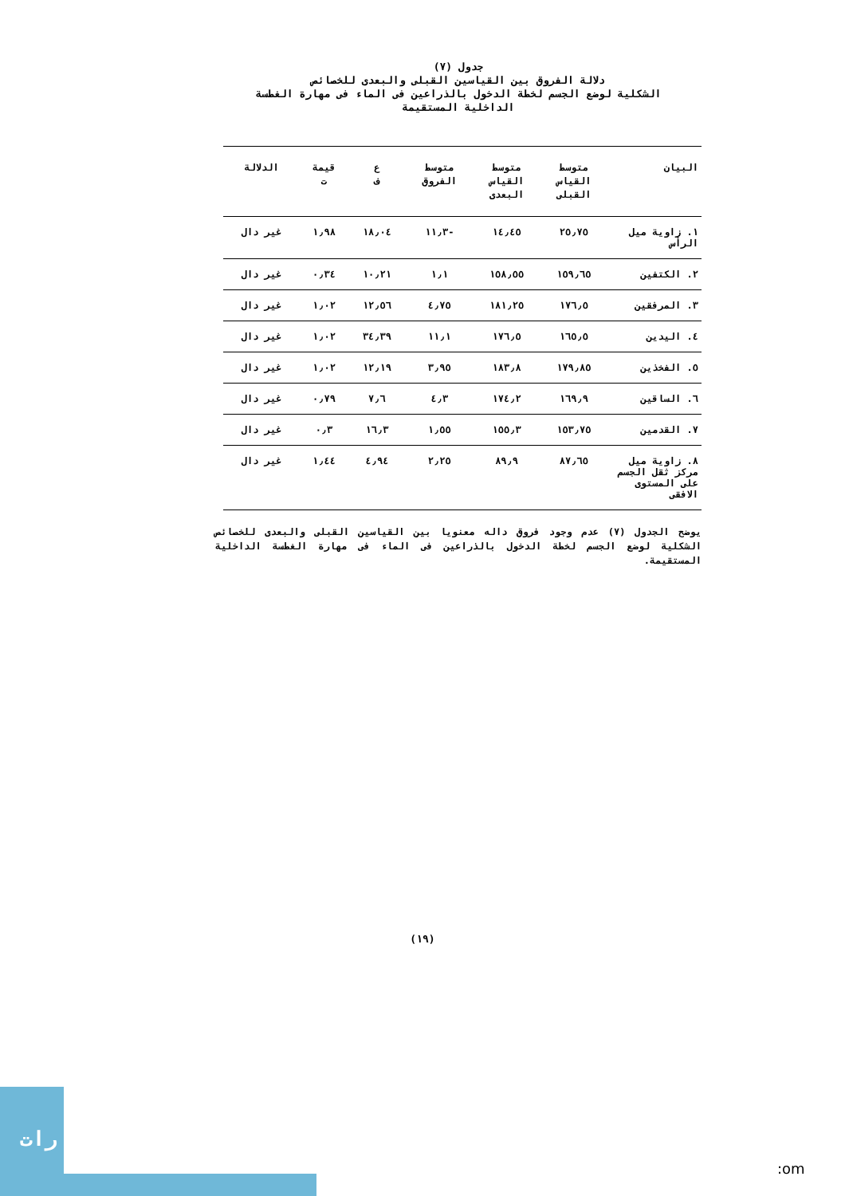جدول (٧)
دلالة الفروق بين القياسين القبلى والبعدى للخصائص
الشكلية لوضع الجسم لخطة الدخول بالذراعين فى الماء فى مهارة الغطسة
الداخلية المستقيمة
| البيان | متوسط القياس القبلى | متوسط القياس البعدى | متوسط الفروق | ع ف | قيمة ت | الدلالة |
| --- | --- | --- | --- | --- | --- | --- |
| ١. زاوية ميل الرأس | ٢٥٫٧٥ | ١٤٫٤٥ | -١١٫٣ | ١٨٫٠٤ | ١٫٩٨ | غير دال |
| ٢. الكتفين | ١٥٩٫٦٥ | ١٥٨٫٥٥ | ١٫١ | ١٠٫٢١ | ٠٫٣٤ | غير دال |
| ٣. المرفقين | ١٧٦٫٥ | ١٨١٫٢٥ | ٤٫٧٥ | ١٢٫٥٦ | ١٫٠٢ | غير دال |
| ٤. اليدين | ١٦٥٫٥ | ١٧٦٫٥ | ١١٫١ | ٣٤٫٣٩ | ١٫٠٢ | غير دال |
| ٥. الفخذين | ١٧٩٫٨٥ | ١٨٣٫٨ | ٣٫٩٥ | ١٢٫١٩ | ١٫٠٢ | غير دال |
| ٦. الساقين | ١٦٩٫٩ | ١٧٤٫٢ | ٤٫٣ | ٧٫٦ | ٠٫٧٩ | غير دال |
| ٧. القدمين | ١٥٣٫٧٥ | ١٥٥٫٣ | ١٫٥٥ | ١٦٫٣ | ٠٫٣ | غير دال |
| ٨. زاوية ميل مركز ثقل الجسم على المستوى الافقى | ٨٧٫٦٥ | ٨٩٫٩ | ٢٫٢٥ | ٤٫٩٤ | ١٫٤٤ | غير دال |
يوضح الجدول (٧) عدم وجود فروق داله معنويا بين القياسين القبلى والبعدى للخصائص الشكلية لوضع الجسم لخطة الدخول بالذراعين فى الماء فى مهارة الغطسة الداخلية المستقيمة.
(١٩)
رات
:om